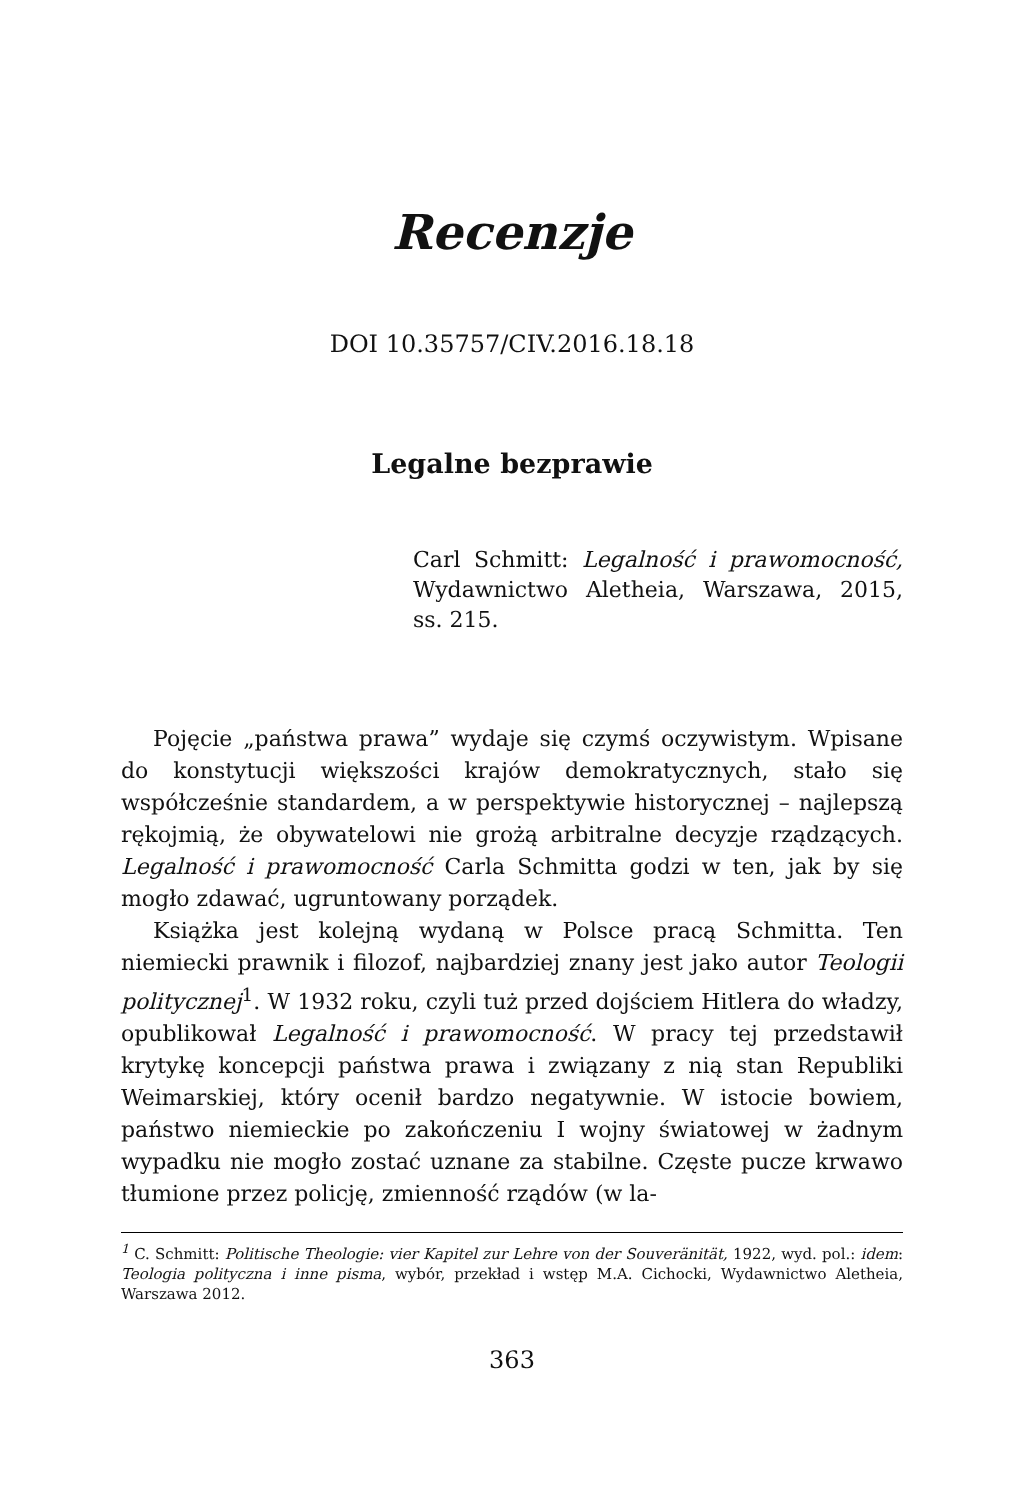Recenzje
DOI 10.35757/CIV.2016.18.18
Legalne bezprawie
Carl Schmitt: Legalność i prawomocność, Wydawnictwo Aletheia, Warszawa, 2015, ss. 215.
Pojęcie „państwa prawa” wydaje się czymś oczywistym. Wpisane do konstytucji większości krajów demokratycznych, stało się współcześnie standardem, a w perspektywie historycznej – najlepszą rękojmią, że obywatelowi nie grożą arbitralne decyzje rządzących. Legalność i prawomocność Carla Schmitta godzi w ten, jak by się mogło zdawać, ugruntowany porządek.
Książka jest kolejną wydaną w Polsce pracą Schmitta. Ten niemiecki prawnik i filozof, najbardziej znany jest jako autor Teologii politycznej<sup>1</sup>. W 1932 roku, czyli tuż przed dojściem Hitlera do władzy, opublikował Legalność i prawomocność. W pracy tej przedstawił krytykę koncepcji państwa prawa i związany z nią stan Republiki Weimarskiej, który ocenił bardzo negatywnie. W istocie bowiem, państwo niemieckie po zakończeniu I wojny światowej w żadnym wypadku nie mogło zostać uznane za stabilne. Częste pucze krwawo tłumione przez policję, zmienność rządów (w la-
<sup>1</sup> C. Schmitt: Politische Theologie: vier Kapitel zur Lehre von der Souveränität, 1922, wyd. pol.: idem: Teologia polityczna i inne pisma, wybór, przekład i wstęp M.A. Cichocki, Wydawnictwo Aletheia, Warszawa 2012.
363